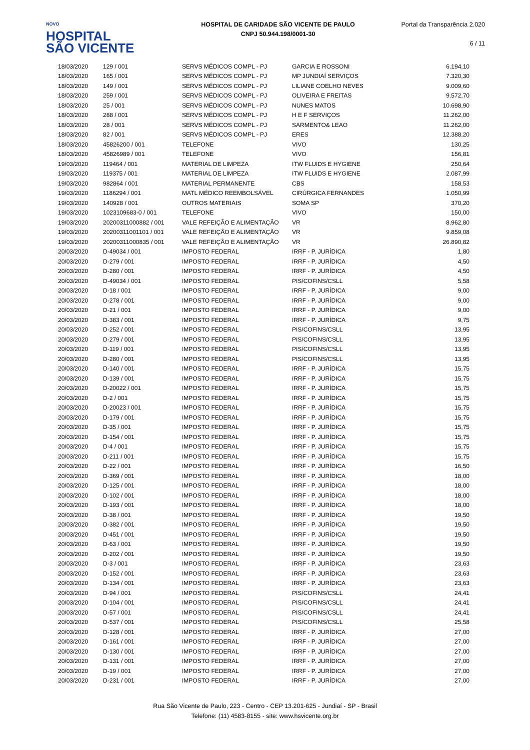NOVO
HOSPITAL
SÃO VICENTE
HOSPITAL DE CARIDADE SÃO VICENTE DE PAULO
CNPJ 50.944.198/0001-30
Portal da Transparência 2.020
6 / 11
| 18/03/2020 | 129 / 001 | SERVS MÉDICOS COMPL - PJ | GARCIA E ROSSONI | 6.194,10 |
| 18/03/2020 | 165 / 001 | SERVS MÉDICOS COMPL - PJ | MP JUNDIAÍ SERVIÇOS | 7.320,30 |
| 18/03/2020 | 149 / 001 | SERVS MÉDICOS COMPL - PJ | LILIANE COELHO NEVES | 9.009,60 |
| 18/03/2020 | 259 / 001 | SERVS MÉDICOS COMPL - PJ | OLIVEIRA E FREITAS | 9.572,70 |
| 18/03/2020 | 25 / 001 | SERVS MÉDICOS COMPL - PJ | NUNES MATOS | 10.698,90 |
| 18/03/2020 | 288 / 001 | SERVS MÉDICOS COMPL - PJ | H E F SERVIÇOS | 11.262,00 |
| 18/03/2020 | 28 / 001 | SERVS MÉDICOS COMPL - PJ | SARMENTO& LEAO | 11.262,00 |
| 18/03/2020 | 82 / 001 | SERVS MÉDICOS COMPL - PJ | ERES | 12.388,20 |
| 18/03/2020 | 45826200 / 001 | TELEFONE | VIVO | 130,25 |
| 18/03/2020 | 45826989 / 001 | TELEFONE | VIVO | 156,81 |
| 19/03/2020 | 119464 / 001 | MATERIAL DE LIMPEZA | ITW FLUIDS E HYGIENE | 250,64 |
| 19/03/2020 | 119375 / 001 | MATERIAL DE LIMPEZA | ITW FLUIDS E HYGIENE | 2.087,99 |
| 19/03/2020 | 982864 / 001 | MATERIAL PERMANENTE | CBS | 158,53 |
| 19/03/2020 | 1186294 / 001 | MATL MÉDICO REEMBOLSÁVEL | CIRÚRGICA FERNANDES | 1.050,99 |
| 19/03/2020 | 140928 / 001 | OUTROS MATERIAIS | SOMA SP | 370,20 |
| 19/03/2020 | 1023109683-0 / 001 | TELEFONE | VIVO | 150,00 |
| 19/03/2020 | 20200311000882 / 001 | VALE REFEIÇÃO E ALIMENTAÇÃO | VR | 8.962,80 |
| 19/03/2020 | 20200311001101 / 001 | VALE REFEIÇÃO E ALIMENTAÇÃO | VR | 9.859,08 |
| 19/03/2020 | 20200311000835 / 001 | VALE REFEIÇÃO E ALIMENTAÇÃO | VR | 26.890,82 |
| 20/03/2020 | D-49034 / 001 | IMPOSTO FEDERAL | IRRF - P. JURÍDICA | 1,80 |
| 20/03/2020 | D-279 / 001 | IMPOSTO FEDERAL | IRRF - P. JURÍDICA | 4,50 |
| 20/03/2020 | D-280 / 001 | IMPOSTO FEDERAL | IRRF - P. JURÍDICA | 4,50 |
| 20/03/2020 | D-49034 / 001 | IMPOSTO FEDERAL | PIS/COFINS/CSLL | 5,58 |
| 20/03/2020 | D-18 / 001 | IMPOSTO FEDERAL | IRRF - P. JURÍDICA | 9,00 |
| 20/03/2020 | D-278 / 001 | IMPOSTO FEDERAL | IRRF - P. JURÍDICA | 9,00 |
| 20/03/2020 | D-21 / 001 | IMPOSTO FEDERAL | IRRF - P. JURÍDICA | 9,00 |
| 20/03/2020 | D-383 / 001 | IMPOSTO FEDERAL | IRRF - P. JURÍDICA | 9,75 |
| 20/03/2020 | D-252 / 001 | IMPOSTO FEDERAL | PIS/COFINS/CSLL | 13,95 |
| 20/03/2020 | D-279 / 001 | IMPOSTO FEDERAL | PIS/COFINS/CSLL | 13,95 |
| 20/03/2020 | D-119 / 001 | IMPOSTO FEDERAL | PIS/COFINS/CSLL | 13,95 |
| 20/03/2020 | D-280 / 001 | IMPOSTO FEDERAL | PIS/COFINS/CSLL | 13,95 |
| 20/03/2020 | D-140 / 001 | IMPOSTO FEDERAL | IRRF - P. JURÍDICA | 15,75 |
| 20/03/2020 | D-139 / 001 | IMPOSTO FEDERAL | IRRF - P. JURÍDICA | 15,75 |
| 20/03/2020 | D-20022 / 001 | IMPOSTO FEDERAL | IRRF - P. JURÍDICA | 15,75 |
| 20/03/2020 | D-2 / 001 | IMPOSTO FEDERAL | IRRF - P. JURÍDICA | 15,75 |
| 20/03/2020 | D-20023 / 001 | IMPOSTO FEDERAL | IRRF - P. JURÍDICA | 15,75 |
| 20/03/2020 | D-179 / 001 | IMPOSTO FEDERAL | IRRF - P. JURÍDICA | 15,75 |
| 20/03/2020 | D-35 / 001 | IMPOSTO FEDERAL | IRRF - P. JURÍDICA | 15,75 |
| 20/03/2020 | D-154 / 001 | IMPOSTO FEDERAL | IRRF - P. JURÍDICA | 15,75 |
| 20/03/2020 | D-4 / 001 | IMPOSTO FEDERAL | IRRF - P. JURÍDICA | 15,75 |
| 20/03/2020 | D-211 / 001 | IMPOSTO FEDERAL | IRRF - P. JURÍDICA | 15,75 |
| 20/03/2020 | D-22 / 001 | IMPOSTO FEDERAL | IRRF - P. JURÍDICA | 16,50 |
| 20/03/2020 | D-369 / 001 | IMPOSTO FEDERAL | IRRF - P. JURÍDICA | 18,00 |
| 20/03/2020 | D-125 / 001 | IMPOSTO FEDERAL | IRRF - P. JURÍDICA | 18,00 |
| 20/03/2020 | D-102 / 001 | IMPOSTO FEDERAL | IRRF - P. JURÍDICA | 18,00 |
| 20/03/2020 | D-193 / 001 | IMPOSTO FEDERAL | IRRF - P. JURÍDICA | 18,00 |
| 20/03/2020 | D-38 / 001 | IMPOSTO FEDERAL | IRRF - P. JURÍDICA | 19,50 |
| 20/03/2020 | D-382 / 001 | IMPOSTO FEDERAL | IRRF - P. JURÍDICA | 19,50 |
| 20/03/2020 | D-451 / 001 | IMPOSTO FEDERAL | IRRF - P. JURÍDICA | 19,50 |
| 20/03/2020 | D-63 / 001 | IMPOSTO FEDERAL | IRRF - P. JURÍDICA | 19,50 |
| 20/03/2020 | D-202 / 001 | IMPOSTO FEDERAL | IRRF - P. JURÍDICA | 19,50 |
| 20/03/2020 | D-3 / 001 | IMPOSTO FEDERAL | IRRF - P. JURÍDICA | 23,63 |
| 20/03/2020 | D-152 / 001 | IMPOSTO FEDERAL | IRRF - P. JURÍDICA | 23,63 |
| 20/03/2020 | D-134 / 001 | IMPOSTO FEDERAL | IRRF - P. JURÍDICA | 23,63 |
| 20/03/2020 | D-94 / 001 | IMPOSTO FEDERAL | PIS/COFINS/CSLL | 24,41 |
| 20/03/2020 | D-104 / 001 | IMPOSTO FEDERAL | PIS/COFINS/CSLL | 24,41 |
| 20/03/2020 | D-57 / 001 | IMPOSTO FEDERAL | PIS/COFINS/CSLL | 24,41 |
| 20/03/2020 | D-537 / 001 | IMPOSTO FEDERAL | PIS/COFINS/CSLL | 25,58 |
| 20/03/2020 | D-128 / 001 | IMPOSTO FEDERAL | IRRF - P. JURÍDICA | 27,00 |
| 20/03/2020 | D-161 / 001 | IMPOSTO FEDERAL | IRRF - P. JURÍDICA | 27,00 |
| 20/03/2020 | D-130 / 001 | IMPOSTO FEDERAL | IRRF - P. JURÍDICA | 27,00 |
| 20/03/2020 | D-131 / 001 | IMPOSTO FEDERAL | IRRF - P. JURÍDICA | 27,00 |
| 20/03/2020 | D-19 / 001 | IMPOSTO FEDERAL | IRRF - P. JURÍDICA | 27,00 |
| 20/03/2020 | D-231 / 001 | IMPOSTO FEDERAL | IRRF - P. JURÍDICA | 27,00 |
Rua São Vicente de Paulo, 223 - Centro - CEP 13.201-625 - Jundiaí - SP - Brasil
Telefone: (11) 4583-8155 - site: www.hsvicente.org.br